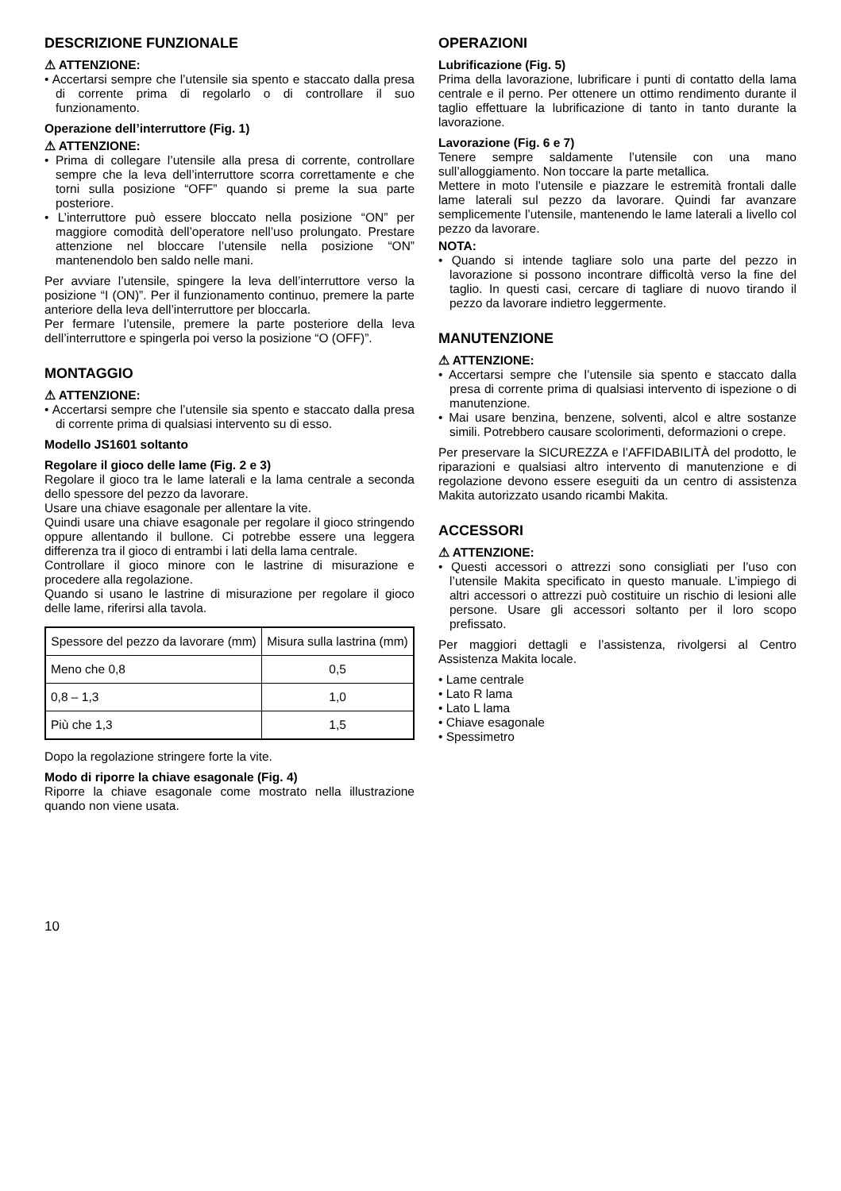DESCRIZIONE FUNZIONALE
⚠ ATTENZIONE:
• Accertarsi sempre che l’utensile sia spento e staccato dalla presa di corrente prima di regolarlo o di controllare il suo funzionamento.
Operazione dell’interruttore (Fig. 1)
⚠ ATTENZIONE:
• Prima di collegare l’utensile alla presa di corrente, controllare sempre che la leva dell’interruttore scorra correttamente e che torni sulla posizione “OFF” quando si preme la sua parte posteriore.
• L’interruttore può essere bloccato nella posizione “ON” per maggiore comodità dell’operatore nell’uso prolungato. Prestare attenzione nel bloccare l’utensile nella posizione “ON” mantenendolo ben saldo nelle mani.
Per avviare l’utensile, spingere la leva dell’interruttore verso la posizione “I (ON)”. Per il funzionamento continuo, premere la parte anteriore della leva dell’interruttore per bloccarla.
Per fermare l’utensile, premere la parte posteriore della leva dell’interruttore e spingerla poi verso la posizione “O (OFF)”.
MONTAGGIO
⚠ ATTENZIONE:
• Accertarsi sempre che l’utensile sia spento e staccato dalla presa di corrente prima di qualsiasi intervento su di esso.
Modello JS1601 soltanto
Regolare il gioco delle lame (Fig. 2 e 3)
Regolare il gioco tra le lame laterali e la lama centrale a seconda dello spessore del pezzo da lavorare.
Usare una chiave esagonale per allentare la vite.
Quindi usare una chiave esagonale per regolare il gioco stringendo oppure allentando il bullone. Ci potrebbe essere una leggera differenza tra il gioco di entrambi i lati della lama centrale.
Controllare il gioco minore con le lastrine di misurazione e procedere alla regolazione.
Quando si usano le lastrine di misurazione per regolare il gioco delle lame, riferirsi alla tavola.
| Spessore del pezzo da lavorare (mm) | Misura sulla lastrina (mm) |
| Meno che 0,8 | 0,5 |
| 0,8 – 1,3 | 1,0 |
| Più che 1,3 | 1,5 |
Dopo la regolazione stringere forte la vite.
Modo di riporre la chiave esagonale (Fig. 4)
Riporre la chiave esagonale come mostrato nella illustrazione quando non viene usata.
OPERAZIONI
Lubrificazione (Fig. 5)
Prima della lavorazione, lubrificare i punti di contatto della lama centrale e il perno. Per ottenere un ottimo rendimento durante il taglio effettuare la lubrificazione di tanto in tanto durante la lavorazione.
Lavorazione (Fig. 6 e 7)
Tenere sempre saldamente l’utensile con una mano sull’alloggiamento. Non toccare la parte metallica.
Mettere in moto l’utensile e piazzare le estremità frontali dalle lame laterali sul pezzo da lavorare. Quindi far avanzare semplicemente l’utensile, mantenendo le lame laterali a livello col pezzo da lavorare.
NOTA:
• Quando si intende tagliare solo una parte del pezzo in lavorazione si possono incontrare difficoltà verso la fine del taglio. In questi casi, cercare di tagliare di nuovo tirando il pezzo da lavorare indietro leggermente.
MANUTENZIONE
⚠ ATTENZIONE:
• Accertarsi sempre che l’utensile sia spento e staccato dalla presa di corrente prima di qualsiasi intervento di ispezione o di manutenzione.
• Mai usare benzina, benzene, solventi, alcol e altre sostanze simili. Potrebbero causare scolorimenti, deformazioni o crepe.
Per preservare la SICUREZZA e l’AFFIDABILITÀ del prodotto, le riparazioni e qualsiasi altro intervento di manutenzione e di regolazione devono essere eseguiti da un centro di assistenza Makita autorizzato usando ricambi Makita.
ACCESSORI
⚠ ATTENZIONE:
• Questi accessori o attrezzi sono consigliati per l’uso con l’utensile Makita specificato in questo manuale. L’impiego di altri accessori o attrezzi può costituire un rischio di lesioni alle persone. Usare gli accessori soltanto per il loro scopo prefissato.
Per maggiori dettagli e l’assistenza, rivolgersi al Centro Assistenza Makita locale.
• Lame centrale
• Lato R lama
• Lato L lama
• Chiave esagonale
• Spessimetro
10